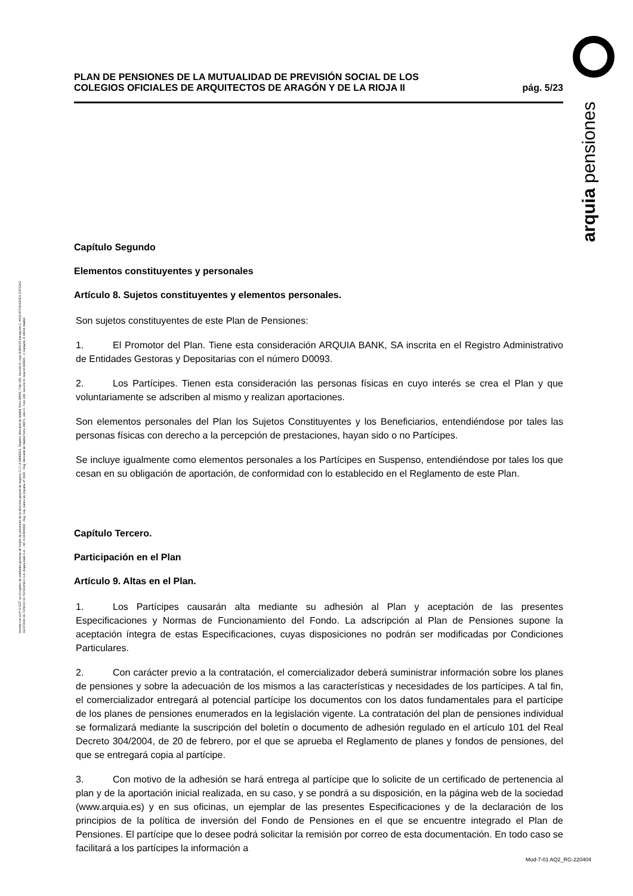Inscrita con el nº G 0137 en el registro de entidades gestoras de fondos de pensiones de la dirección general de seguros C.I.F. A 58843301. Registro Mercantil de Madrid Tomo 36992, Folio 185, Sección 8, Hoja M-661013 Inscripción 2. ARQUIPENSIONES ENTIDAD GESTORA DE FONDO DE PENSIONES S.A. Arquia Bank S.A. - NIF A 08 809808 - Reg. Esp. Banco de España, nº 3183 - Reg. Mercantil de Madrid Tomo 36871, Libro 0, Folio 136, Sección 8, Hoja M 659820 - C Barquillo, 6 28004 Madrid
arquia pensiones
PLAN DE PENSIONES DE LA MUTUALIDAD DE PREVISIÓN SOCIAL DE LOS
COLEGIOS OFICIALES DE ARQUITECTOS DE ARAGÓN Y DE LA RIOJA II
pág. 5/23
Capítulo Segundo
Elementos constituyentes y personales
Artículo 8. Sujetos constituyentes y elementos personales.
Son sujetos constituyentes de este Plan de Pensiones:
1. El Promotor del Plan. Tiene esta consideración ARQUIA BANK, SA inscrita en el Registro Administrativo de Entidades Gestoras y Depositarias con el número D0093.
2. Los Partícipes. Tienen esta consideración las personas físicas en cuyo interés se crea el Plan y que voluntariamente se adscriben al mismo y realizan aportaciones.
Son elementos personales del Plan los Sujetos Constituyentes y los Beneficiarios, entendiéndose por tales las personas físicas con derecho a la percepción de prestaciones, hayan sido o no Partícipes.
Se incluye igualmente como elementos personales a los Partícipes en Suspenso, entendiéndose por tales los que cesan en su obligación de aportación, de conformidad con lo establecido en el Reglamento de este Plan.
Capítulo Tercero.
Participación en el Plan
Artículo 9. Altas en el Plan.
1. Los Partícipes causarán alta mediante su adhesión al Plan y aceptación de las presentes Especificaciones y Normas de Funcionamiento del Fondo. La adscripción al Plan de Pensiones supone la aceptación íntegra de estas Especificaciones, cuyas disposiciones no podrán ser modificadas por Condiciones Particulares.
2. Con carácter previo a la contratación, el comercializador deberá suministrar información sobre los planes de pensiones y sobre la adecuación de los mismos a las características y necesidades de los partícipes. A tal fin, el comercializador entregará al potencial partícipe los documentos con los datos fundamentales para el partícipe de los planes de pensiones enumerados en la legislación vigente. La contratación del plan de pensiones individual se formalizará mediante la suscripción del boletín o documento de adhesión regulado en el artículo 101 del Real Decreto 304/2004, de 20 de febrero, por el que se aprueba el Reglamento de planes y fondos de pensiones, del que se entregará copia al partícipe.
3. Con motivo de la adhesión se hará entrega al partícipe que lo solicite de un certificado de pertenencia al plan y de la aportación inicial realizada, en su caso, y se pondrá a su disposición, en la página web de la sociedad (www.arquia.es) y en sus oficinas, un ejemplar de las presentes Especificaciones y de la declaración de los principios de la política de inversión del Fondo de Pensiones en el que se encuentre integrado el Plan de Pensiones. El partícipe que lo desee podrá solicitar la remisión por correo de esta documentación. En todo caso se facilitará a los partícipes la información a
Mod-7-01 AQ2_RG-220404